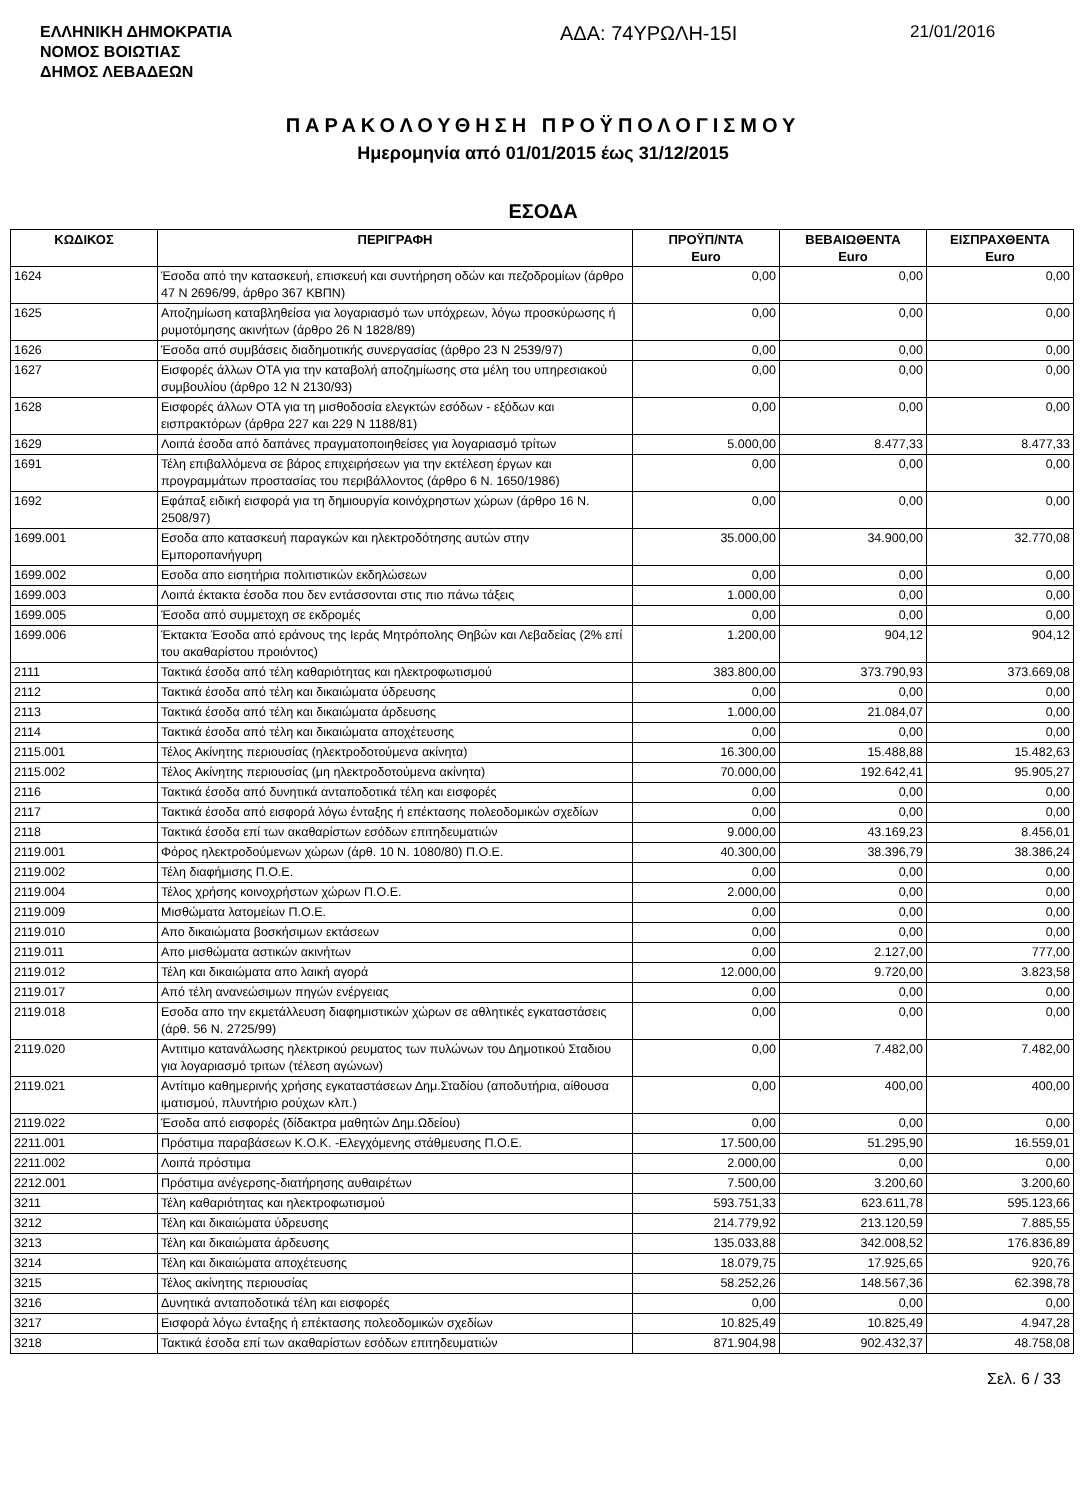ΕΛΛΗΝΙΚΗ ΔΗΜΟΚΡΑΤΙΑ
ΝΟΜΟΣ ΒΟΙΩΤΙΑΣ
ΔΗΜΟΣ ΛΕΒΑΔΕΩΝ
ΑΔΑ: 74ΥΡΩΛΗ-15Ι
21/01/2016
ΠΑΡΑΚΟΛΟΥΘΗΣΗ ΠΡΟΫΠΟΛΟΓΙΣΜΟΥ
Ημερομηνία από 01/01/2015 έως 31/12/2015
ΕΣΟΔΑ
| ΚΩΔΙΚΟΣ | ΠΕΡΙΓΡΑΦΗ | ΠΡΟΫΠ/ΝΤΑ Euro | ΒΕΒΑΙΩΘΕΝΤΑ Euro | ΕΙΣΠΡΑΧΘΕΝΤΑ Euro |
| --- | --- | --- | --- | --- |
| 1624 | Έσοδα από την κατασκευή, επισκευή και συντήρηση οδών και πεζοδρομίων (άρθρο 47 Ν 2696/99, άρθρο 367 ΚΒΠΝ) | 0,00 | 0,00 | 0,00 |
| 1625 | Αποζημίωση καταβληθείσα για λογαριασμό των υπόχρεων, λόγω προσκύρωσης ή ρυμοτόμησης ακινήτων (άρθρο 26 Ν 1828/89) | 0,00 | 0,00 | 0,00 |
| 1626 | Έσοδα από συμβάσεις διαδημοτικής συνεργασίας (άρθρο 23 Ν 2539/97) | 0,00 | 0,00 | 0,00 |
| 1627 | Εισφορές άλλων ΟΤΑ για την καταβολή αποζημίωσης στα μέλη του υπηρεσιακού συμβουλίου (άρθρο 12 Ν 2130/93) | 0,00 | 0,00 | 0,00 |
| 1628 | Εισφορές άλλων ΟΤΑ για τη μισθοδοσία ελεγκτών εσόδων - εξόδων και εισπρακτόρων (άρθρα 227 και 229 Ν 1188/81) | 0,00 | 0,00 | 0,00 |
| 1629 | Λοιπά έσοδα από δαπάνες πραγματοποιηθείσες για λογαριασμό τρίτων | 5.000,00 | 8.477,33 | 8.477,33 |
| 1691 | Τέλη επιβαλλόμενα σε βάρος επιχειρήσεων για την εκτέλεση έργων και προγραμμάτων προστασίας του περιβάλλοντος (άρθρο 6 Ν. 1650/1986) | 0,00 | 0,00 | 0,00 |
| 1692 | Εφάπαξ ειδική εισφορά για τη δημιουργία κοινόχρηστων χώρων (άρθρο 16 Ν. 2508/97) | 0,00 | 0,00 | 0,00 |
| 1699.001 | Εσοδα απο κατασκευή παραγκών και ηλεκτροδότησης αυτών στην Εμποροπανήγυρη | 35.000,00 | 34.900,00 | 32.770,08 |
| 1699.002 | Εσοδα απο εισητήρια πολιτιστικών εκδηλώσεων | 0,00 | 0,00 | 0,00 |
| 1699.003 | Λοιπά έκτακτα έσοδα που δεν εντάσσονται στις πιο πάνω τάξεις | 1.000,00 | 0,00 | 0,00 |
| 1699.005 | Έσοδα από συμμετοχη σε εκδρομές | 0,00 | 0,00 | 0,00 |
| 1699.006 | Έκτακτα Έσοδα από εράνους της Ιεράς Μητρόπολης Θηβών και Λεβαδείας (2% επί του ακαθαρίστου προιόντος) | 1.200,00 | 904,12 | 904,12 |
| 2111 | Τακτικά έσοδα από τέλη καθαριότητας και ηλεκτροφωτισμού | 383.800,00 | 373.790,93 | 373.669,08 |
| 2112 | Τακτικά έσοδα από τέλη και δικαιώματα ύδρευσης | 0,00 | 0,00 | 0,00 |
| 2113 | Τακτικά έσοδα από τέλη και δικαιώματα άρδευσης | 1.000,00 | 21.084,07 | 0,00 |
| 2114 | Τακτικά έσοδα από τέλη και δικαιώματα αποχέτευσης | 0,00 | 0,00 | 0,00 |
| 2115.001 | Τέλος Ακίνητης περιουσίας (ηλεκτροδοτούμενα ακίνητα) | 16.300,00 | 15.488,88 | 15.482,63 |
| 2115.002 | Τέλος Ακίνητης περιουσίας (μη ηλεκτροδοτούμενα ακίνητα) | 70.000,00 | 192.642,41 | 95.905,27 |
| 2116 | Τακτικά έσοδα από δυνητικά ανταποδοτικά τέλη και εισφορές | 0,00 | 0,00 | 0,00 |
| 2117 | Τακτικά έσοδα από εισφορά λόγω ένταξης ή επέκτασης πολεοδομικών σχεδίων | 0,00 | 0,00 | 0,00 |
| 2118 | Τακτικά έσοδα επί των ακαθαρίστων εσόδων επιτηδευματιών | 9.000,00 | 43.169,23 | 8.456,01 |
| 2119.001 | Φόρος ηλεκτροδούμενων χώρων (άρθ. 10 Ν. 1080/80) Π.Ο.Ε. | 40.300,00 | 38.396,79 | 38.386,24 |
| 2119.002 | Τέλη διαφήμισης Π.Ο.Ε. | 0,00 | 0,00 | 0,00 |
| 2119.004 | Τέλος χρήσης κοινοχρήστων χώρων Π.Ο.Ε. | 2.000,00 | 0,00 | 0,00 |
| 2119.009 | Μισθώματα λατομείων Π.Ο.Ε. | 0,00 | 0,00 | 0,00 |
| 2119.010 | Απο δικαιώματα βοσκήσιμων εκτάσεων | 0,00 | 0,00 | 0,00 |
| 2119.011 | Απο μισθώματα αστικών ακινήτων | 0,00 | 2.127,00 | 777,00 |
| 2119.012 | Τέλη και δικαιώματα απο λαική αγορά | 12.000,00 | 9.720,00 | 3.823,58 |
| 2119.017 | Από τέλη ανανεώσιμων πηγών ενέργειας | 0,00 | 0,00 | 0,00 |
| 2119.018 | Εσοδα απο την εκμετάλλευση διαφημιστικών χώρων σε αθλητικές εγκαταστάσεις (άρθ. 56 Ν. 2725/99) | 0,00 | 0,00 | 0,00 |
| 2119.020 | Αντιτιμο κατανάλωσης ηλεκτρικού ρευματος των πυλώνων του Δημοτικού Σταδιου για λογαριασμό τριτων (τέλεση αγώνων) | 0,00 | 7.482,00 | 7.482,00 |
| 2119.021 | Αντίτιμο καθημερινής χρήσης εγκαταστάσεων Δημ.Σταδίου (αποδυτήρια, αίθουσα ιματισμού, πλυντήριο ρούχων κλπ.) | 0,00 | 400,00 | 400,00 |
| 2119.022 | Έσοδα από εισφορές (δίδακτρα μαθητών Δημ.Ωδείου) | 0,00 | 0,00 | 0,00 |
| 2211.001 | Πρόστιμα παραβάσεων Κ.Ο.Κ. -Ελεγχόμενης στάθμευσης Π.Ο.Ε. | 17.500,00 | 51.295,90 | 16.559,01 |
| 2211.002 | Λοιπά πρόστιμα | 2.000,00 | 0,00 | 0,00 |
| 2212.001 | Πρόστιμα ανέγερσης-διατήρησης αυθαιρέτων | 7.500,00 | 3.200,60 | 3.200,60 |
| 3211 | Τέλη καθαριότητας και ηλεκτροφωτισμού | 593.751,33 | 623.611,78 | 595.123,66 |
| 3212 | Τέλη και δικαιώματα ύδρευσης | 214.779,92 | 213.120,59 | 7.885,55 |
| 3213 | Τέλη και δικαιώματα άρδευσης | 135.033,88 | 342.008,52 | 176.836,89 |
| 3214 | Τέλη και δικαιώματα αποχέτευσης | 18.079,75 | 17.925,65 | 920,76 |
| 3215 | Τέλος ακίνητης περιουσίας | 58.252,26 | 148.567,36 | 62.398,78 |
| 3216 | Δυνητικά ανταποδοτικά τέλη και εισφορές | 0,00 | 0,00 | 0,00 |
| 3217 | Εισφορά λόγω ένταξης ή επέκτασης πολεοδομικών σχεδίων | 10.825,49 | 10.825,49 | 4.947,28 |
| 3218 | Τακτικά έσοδα επί των ακαθαρίστων εσόδων επιτηδευματιών | 871.904,98 | 902.432,37 | 48.758,08 |
Σελ. 6 / 33